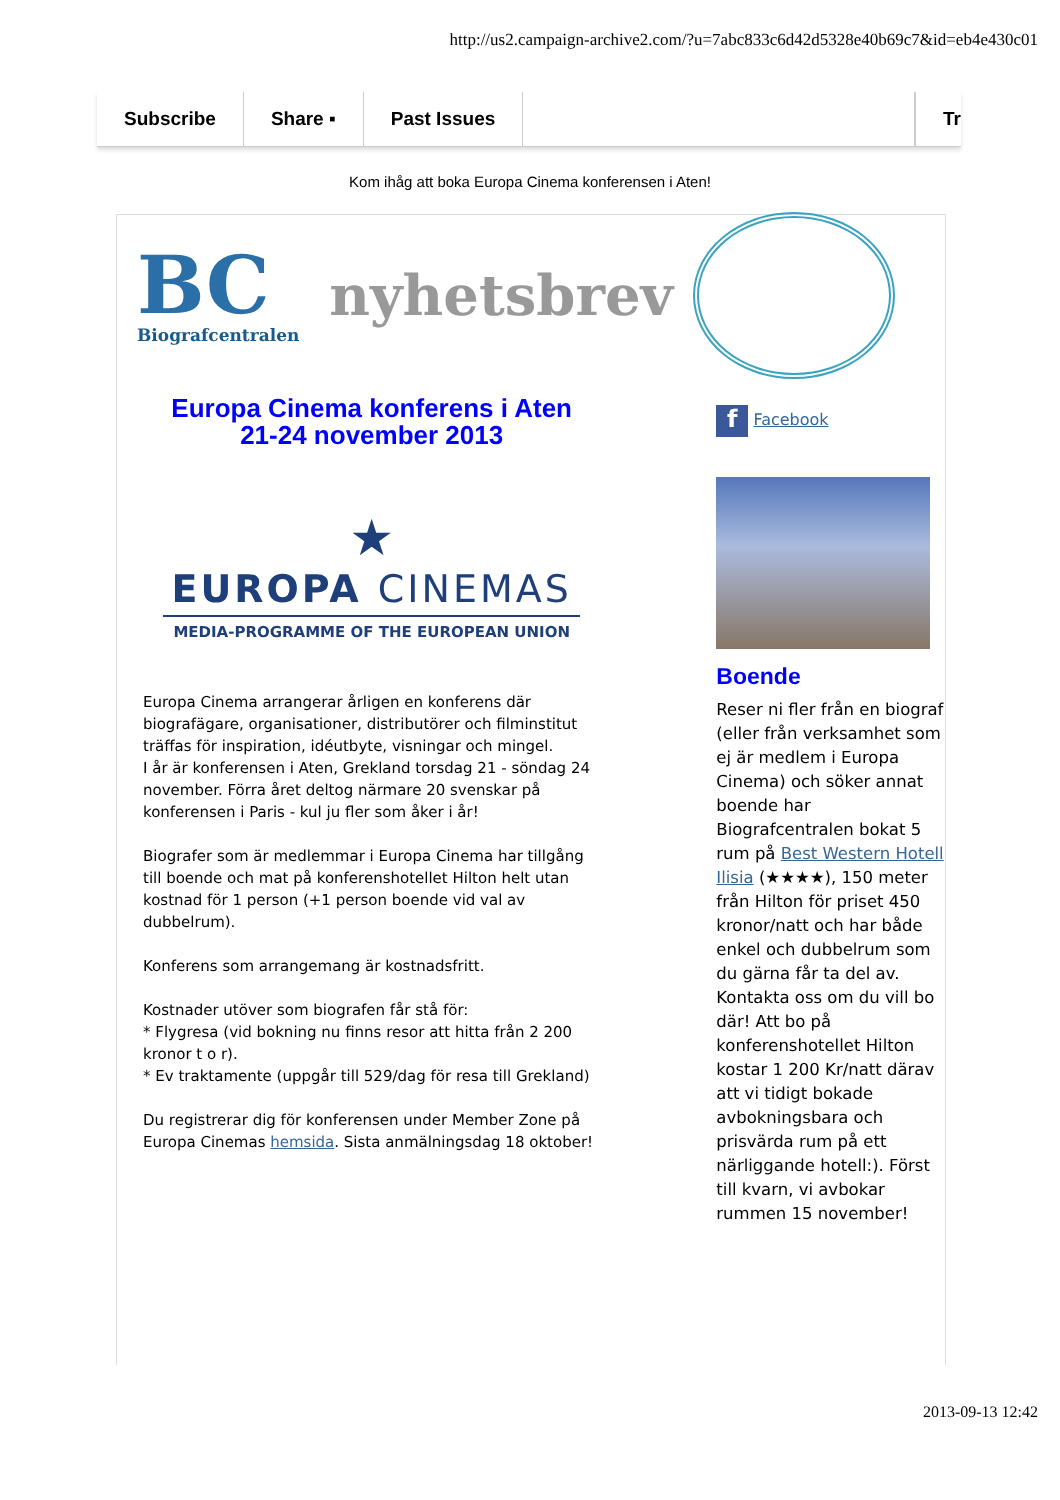http://us2.campaign-archive2.com/?u=7abc833c6d42d5328e40b69c7&id=eb4e430c01
Subscribe Share ▪ Past Issues Tr
Kom ihåg att boka Europa Cinema konferensen i Aten!
BC
Biografcentralen
nyhetsbrev
Europa Cinema konferens i Aten
21-24 november 2013
★
EUROPA CINEMAS
MEDIA-PROGRAMME OF THE EUROPEAN UNION
Europa Cinema arrangerar årligen en konferens där biografägare, organisationer, distributörer och filminstitut träffas för inspiration, idéutbyte, visningar och mingel.
I år är konferensen i Aten, Grekland torsdag 21 - söndag 24 november. Förra året deltog närmare 20 svenskar på konferensen i Paris - kul ju fler som åker i år!
Biografer som är medlemmar i Europa Cinema har tillgång till boende och mat på konferenshotellet Hilton helt utan kostnad för 1 person (+1 person boende vid val av dubbelrum).
Konferens som arrangemang är kostnadsfritt.
Kostnader utöver som biografen får stå för:
* Flygresa (vid bokning nu finns resor att hitta från 2 200 kronor t o r).
* Ev traktamente (uppgår till 529/dag för resa till Grekland)
Du registrerar dig för konferensen under Member Zone på Europa Cinemas hemsida. Sista anmälningsdag 18 oktober!
f Facebook
Boende
Reser ni fler från en biograf (eller från verksamhet som ej är medlem i Europa Cinema) och söker annat boende har Biografcentralen bokat 5 rum på Best Western Hotell Ilisia (★★★★), 150 meter från Hilton för priset 450 kronor/natt och har både enkel och dubbelrum som du gärna får ta del av. Kontakta oss om du vill bo där! Att bo på konferenshotellet Hilton kostar 1 200 Kr/natt därav att vi tidigt bokade avbokningsbara och prisvärda rum på ett närliggande hotell:). Först till kvarn, vi avbokar rummen 15 november!
2013-09-13 12:42